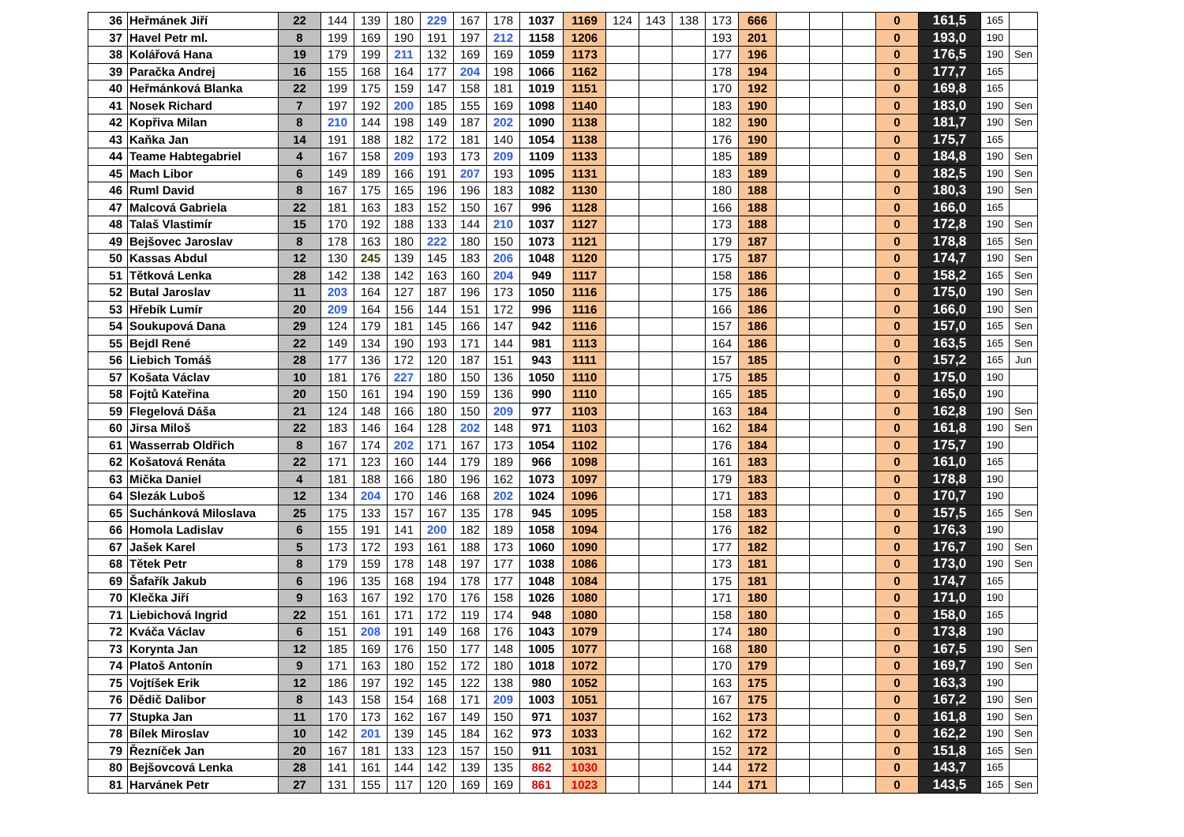| 36 | Heřmánek Jiří | 22 | 144 | 139 | 180 | 229 | 167 | 178 | 1037 | 1169 | 124 | 143 | 138 | 173 | 666 | | | | 0 | 161,5 | 165 | |
| 37 | Havel Petr ml. | 8 | 199 | 169 | 190 | 191 | 197 | 212 | 1158 | 1206 | | | | 193 | 201 | | | | 0 | 193,0 | 190 | |
| 38 | Kolářová Hana | 19 | 179 | 199 | 211 | 132 | 169 | 169 | 1059 | 1173 | | | | 177 | 196 | | | | 0 | 176,5 | 190 | Sen |
| 39 | Paračka Andrej | 16 | 155 | 168 | 164 | 177 | 204 | 198 | 1066 | 1162 | | | | 178 | 194 | | | | 0 | 177,7 | 165 | |
| 40 | Heřmánková Blanka | 22 | 199 | 175 | 159 | 147 | 158 | 181 | 1019 | 1151 | | | | 170 | 192 | | | | 0 | 169,8 | 165 | |
| 41 | Nosek Richard | 7 | 197 | 192 | 200 | 185 | 155 | 169 | 1098 | 1140 | | | | 183 | 190 | | | | 0 | 183,0 | 190 | Sen |
| 42 | Kopřiva Milan | 8 | 210 | 144 | 198 | 149 | 187 | 202 | 1090 | 1138 | | | | 182 | 190 | | | | 0 | 181,7 | 190 | Sen |
| 43 | Kaňka Jan | 14 | 191 | 188 | 182 | 172 | 181 | 140 | 1054 | 1138 | | | | 176 | 190 | | | | 0 | 175,7 | 165 | |
| 44 | Teame Habtegabriel | 4 | 167 | 158 | 209 | 193 | 173 | 209 | 1109 | 1133 | | | | 185 | 189 | | | | 0 | 184,8 | 190 | Sen |
| 45 | Mach Libor | 6 | 149 | 189 | 166 | 191 | 207 | 193 | 1095 | 1131 | | | | 183 | 189 | | | | 0 | 182,5 | 190 | Sen |
| 46 | Ruml David | 8 | 167 | 175 | 165 | 196 | 196 | 183 | 1082 | 1130 | | | | 180 | 188 | | | | 0 | 180,3 | 190 | Sen |
| 47 | Malcová Gabriela | 22 | 181 | 163 | 183 | 152 | 150 | 167 | 996 | 1128 | | | | 166 | 188 | | | | 0 | 166,0 | 165 | |
| 48 | Talaš Vlastimír | 15 | 170 | 192 | 188 | 133 | 144 | 210 | 1037 | 1127 | | | | 173 | 188 | | | | 0 | 172,8 | 190 | Sen |
| 49 | Bejšovec Jaroslav | 8 | 178 | 163 | 180 | 222 | 180 | 150 | 1073 | 1121 | | | | 179 | 187 | | | | 0 | 178,8 | 165 | Sen |
| 50 | Kassas Abdul | 12 | 130 | 245 | 139 | 145 | 183 | 206 | 1048 | 1120 | | | | 175 | 187 | | | | 0 | 174,7 | 190 | Sen |
| 51 | Tětková Lenka | 28 | 142 | 138 | 142 | 163 | 160 | 204 | 949 | 1117 | | | | 158 | 186 | | | | 0 | 158,2 | 165 | Sen |
| 52 | Butal Jaroslav | 11 | 203 | 164 | 127 | 187 | 196 | 173 | 1050 | 1116 | | | | 175 | 186 | | | | 0 | 175,0 | 190 | Sen |
| 53 | Hřebík Lumír | 20 | 209 | 164 | 156 | 144 | 151 | 172 | 996 | 1116 | | | | 166 | 186 | | | | 0 | 166,0 | 190 | Sen |
| 54 | Soukupová Dana | 29 | 124 | 179 | 181 | 145 | 166 | 147 | 942 | 1116 | | | | 157 | 186 | | | | 0 | 157,0 | 165 | Sen |
| 55 | Bejdl René | 22 | 149 | 134 | 190 | 193 | 171 | 144 | 981 | 1113 | | | | 164 | 186 | | | | 0 | 163,5 | 165 | Sen |
| 56 | Liebich Tomáš | 28 | 177 | 136 | 172 | 120 | 187 | 151 | 943 | 1111 | | | | 157 | 185 | | | | 0 | 157,2 | 165 | Jun |
| 57 | Košata Václav | 10 | 181 | 176 | 227 | 180 | 150 | 136 | 1050 | 1110 | | | | 175 | 185 | | | | 0 | 175,0 | 190 | |
| 58 | Fojtů Kateřina | 20 | 150 | 161 | 194 | 190 | 159 | 136 | 990 | 1110 | | | | 165 | 185 | | | | 0 | 165,0 | 190 | |
| 59 | Flegelová Dáša | 21 | 124 | 148 | 166 | 180 | 150 | 209 | 977 | 1103 | | | | 163 | 184 | | | | 0 | 162,8 | 190 | Sen |
| 60 | Jirsa Miloš | 22 | 183 | 146 | 164 | 128 | 202 | 148 | 971 | 1103 | | | | 162 | 184 | | | | 0 | 161,8 | 190 | Sen |
| 61 | Wasserrab Oldřich | 8 | 167 | 174 | 202 | 171 | 167 | 173 | 1054 | 1102 | | | | 176 | 184 | | | | 0 | 175,7 | 190 | |
| 62 | Košatová Renáta | 22 | 171 | 123 | 160 | 144 | 179 | 189 | 966 | 1098 | | | | 161 | 183 | | | | 0 | 161,0 | 165 | |
| 63 | Mička Daniel | 4 | 181 | 188 | 166 | 180 | 196 | 162 | 1073 | 1097 | | | | 179 | 183 | | | | 0 | 178,8 | 190 | |
| 64 | Slezák Luboš | 12 | 134 | 204 | 170 | 146 | 168 | 202 | 1024 | 1096 | | | | 171 | 183 | | | | 0 | 170,7 | 190 | |
| 65 | Suchánková Miloslava | 25 | 175 | 133 | 157 | 167 | 135 | 178 | 945 | 1095 | | | | 158 | 183 | | | | 0 | 157,5 | 165 | Sen |
| 66 | Homola Ladislav | 6 | 155 | 191 | 141 | 200 | 182 | 189 | 1058 | 1094 | | | | 176 | 182 | | | | 0 | 176,3 | 190 | |
| 67 | Jašek Karel | 5 | 173 | 172 | 193 | 161 | 188 | 173 | 1060 | 1090 | | | | 177 | 182 | | | | 0 | 176,7 | 190 | Sen |
| 68 | Tětek Petr | 8 | 179 | 159 | 178 | 148 | 197 | 177 | 1038 | 1086 | | | | 173 | 181 | | | | 0 | 173,0 | 190 | Sen |
| 69 | Šafařík Jakub | 6 | 196 | 135 | 168 | 194 | 178 | 177 | 1048 | 1084 | | | | 175 | 181 | | | | 0 | 174,7 | 165 | |
| 70 | Klečka Jiří | 9 | 163 | 167 | 192 | 170 | 176 | 158 | 1026 | 1080 | | | | 171 | 180 | | | | 0 | 171,0 | 190 | |
| 71 | Liebichová Ingrid | 22 | 151 | 161 | 171 | 172 | 119 | 174 | 948 | 1080 | | | | 158 | 180 | | | | 0 | 158,0 | 165 | |
| 72 | Kváča Václav | 6 | 151 | 208 | 191 | 149 | 168 | 176 | 1043 | 1079 | | | | 174 | 180 | | | | 0 | 173,8 | 190 | |
| 73 | Korynta Jan | 12 | 185 | 169 | 176 | 150 | 177 | 148 | 1005 | 1077 | | | | 168 | 180 | | | | 0 | 167,5 | 190 | Sen |
| 74 | Platoš Antonín | 9 | 171 | 163 | 180 | 152 | 172 | 180 | 1018 | 1072 | | | | 170 | 179 | | | | 0 | 169,7 | 190 | Sen |
| 75 | Vojtíšek Erik | 12 | 186 | 197 | 192 | 145 | 122 | 138 | 980 | 1052 | | | | 163 | 175 | | | | 0 | 163,3 | 190 | |
| 76 | Dědič Dalibor | 8 | 143 | 158 | 154 | 168 | 171 | 209 | 1003 | 1051 | | | | 167 | 175 | | | | 0 | 167,2 | 190 | Sen |
| 77 | Stupka Jan | 11 | 170 | 173 | 162 | 167 | 149 | 150 | 971 | 1037 | | | | 162 | 173 | | | | 0 | 161,8 | 190 | Sen |
| 78 | Bílek Miroslav | 10 | 142 | 201 | 139 | 145 | 184 | 162 | 973 | 1033 | | | | 162 | 172 | | | | 0 | 162,2 | 190 | Sen |
| 79 | Řezníček Jan | 20 | 167 | 181 | 133 | 123 | 157 | 150 | 911 | 1031 | | | | 152 | 172 | | | | 0 | 151,8 | 165 | Sen |
| 80 | Bejšovcová Lenka | 28 | 141 | 161 | 144 | 142 | 139 | 135 | 862 | 1030 | | | | 144 | 172 | | | | 0 | 143,7 | 165 | |
| 81 | Harvánek Petr | 27 | 131 | 155 | 117 | 120 | 169 | 169 | 861 | 1023 | | | | 144 | 171 | | | | 0 | 143,5 | 165 | Sen |